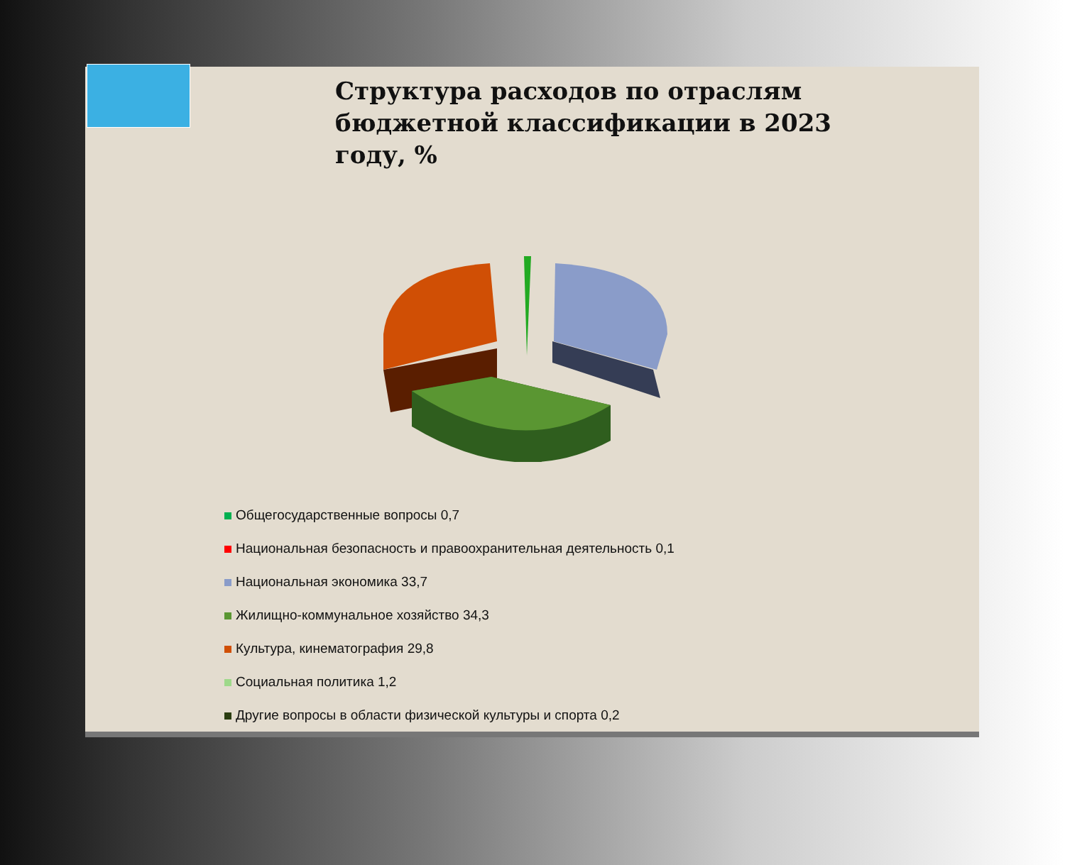Структура расходов по отраслям бюджетной классификации в 2023 году, %
Общегосударственные вопросы 0,7
Национальная безопасность и правоохранительная деятельность 0,1
Национальная экономика 33,7
Жилищно-коммунальное хозяйство 34,3
Культура, кинематография 29,8
Социальная политика 1,2
Другие вопросы в области физической культуры и спорта 0,2